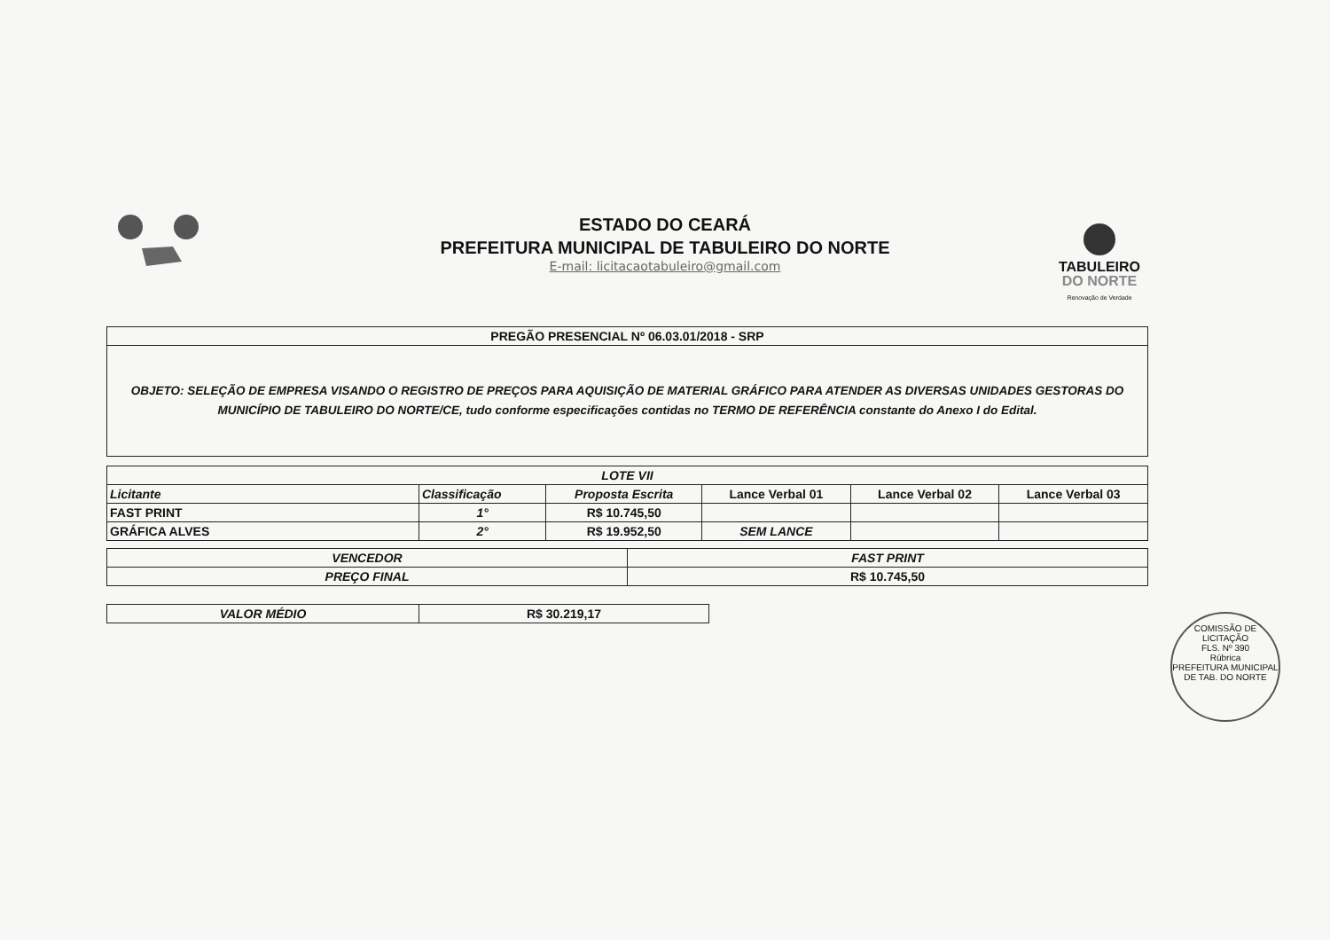ESTADO DO CEARÁ
PREFEITURA MUNICIPAL DE TABULEIRO DO NORTE
E-mail: licitacaotabuleiro@gmail.com
TABULEIRO
DO NORTE
Renovação de Verdade
| PREGÃO PRESENCIAL Nº 06.03.01/2018 - SRP |
| OBJETO: SELEÇÃO DE EMPRESA VISANDO O REGISTRO DE PREÇOS PARA AQUISIÇÃO DE MATERIAL GRÁFICO PARA ATENDER AS DIVERSAS UNIDADES GESTORAS DO MUNICÍPIO DE TABULEIRO DO NORTE/CE, tudo conforme especificações contidas no TERMO DE REFERÊNCIA constante do Anexo I do Edital. |
| LOTE VII | | | | | |
| --- | --- | --- | --- | --- | --- |
| Licitante | Classificação | Proposta Escrita | Lance Verbal 01 | Lance Verbal 02 | Lance Verbal 03 |
| FAST PRINT | 1° | R$ 10.745,50 | | | |
| GRÁFICA ALVES | 2° | R$ 19.952,50 | SEM LANCE | | |
| VENCEDOR | FAST PRINT |
| PREÇO FINAL | R$ 10.745,50 |
| VALOR MÉDIO | R$ 30.219,17 |
COMISSÃO DE LICITAÇÃO
FLS. Nº 390
Rúbrica
PREFEITURA MUNICIPAL DE TAB. DO NORTE